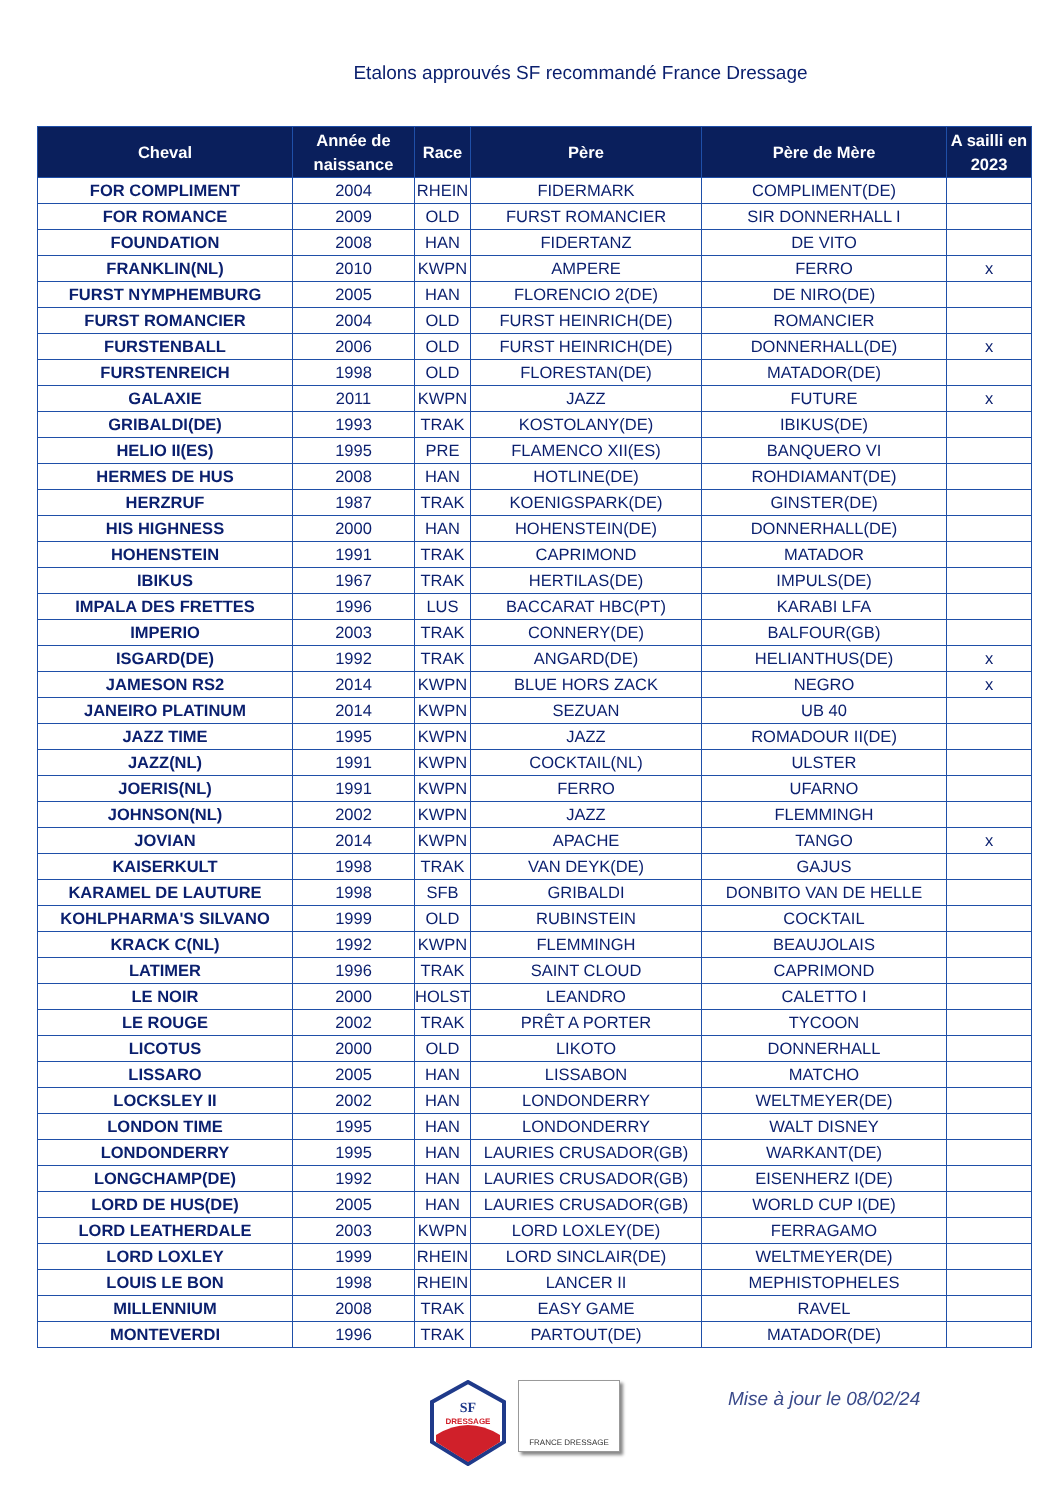Etalons approuvés SF recommandé France Dressage
| Cheval | Année de naissance | Race | Père | Père de Mère | A sailli en 2023 |
| --- | --- | --- | --- | --- | --- |
| FOR COMPLIMENT | 2004 | RHEIN | FIDERMARK | COMPLIMENT(DE) | |
| FOR ROMANCE | 2009 | OLD | FURST ROMANCIER | SIR DONNERHALL I | |
| FOUNDATION | 2008 | HAN | FIDERTANZ | DE VITO | |
| FRANKLIN(NL) | 2010 | KWPN | AMPERE | FERRO | x |
| FURST NYMPHEMBURG | 2005 | HAN | FLORENCIO 2(DE) | DE NIRO(DE) | |
| FURST ROMANCIER | 2004 | OLD | FURST HEINRICH(DE) | ROMANCIER | |
| FURSTENBALL | 2006 | OLD | FURST HEINRICH(DE) | DONNERHALL(DE) | x |
| FURSTENREICH | 1998 | OLD | FLORESTAN(DE) | MATADOR(DE) | |
| GALAXIE | 2011 | KWPN | JAZZ | FUTURE | x |
| GRIBALDI(DE) | 1993 | TRAK | KOSTOLANY(DE) | IBIKUS(DE) | |
| HELIO II(ES) | 1995 | PRE | FLAMENCO XII(ES) | BANQUERO VI | |
| HERMES DE HUS | 2008 | HAN | HOTLINE(DE) | ROHDIAMANT(DE) | |
| HERZRUF | 1987 | TRAK | KOENIGSPARK(DE) | GINSTER(DE) | |
| HIS HIGHNESS | 2000 | HAN | HOHENSTEIN(DE) | DONNERHALL(DE) | |
| HOHENSTEIN | 1991 | TRAK | CAPRIMOND | MATADOR | |
| IBIKUS | 1967 | TRAK | HERTILAS(DE) | IMPULS(DE) | |
| IMPALA DES FRETTES | 1996 | LUS | BACCARAT HBC(PT) | KARABI LFA | |
| IMPERIO | 2003 | TRAK | CONNERY(DE) | BALFOUR(GB) | |
| ISGARD(DE) | 1992 | TRAK | ANGARD(DE) | HELIANTHUS(DE) | x |
| JAMESON RS2 | 2014 | KWPN | BLUE HORS ZACK | NEGRO | x |
| JANEIRO PLATINUM | 2014 | KWPN | SEZUAN | UB 40 | |
| JAZZ TIME | 1995 | KWPN | JAZZ | ROMADOUR II(DE) | |
| JAZZ(NL) | 1991 | KWPN | COCKTAIL(NL) | ULSTER | |
| JOERIS(NL) | 1991 | KWPN | FERRO | UFARNO | |
| JOHNSON(NL) | 2002 | KWPN | JAZZ | FLEMMINGH | |
| JOVIAN | 2014 | KWPN | APACHE | TANGO | x |
| KAISERKULT | 1998 | TRAK | VAN DEYK(DE) | GAJUS | |
| KARAMEL DE LAUTURE | 1998 | SFB | GRIBALDI | DONBITO VAN DE HELLE | |
| KOHLPHARMA'S SILVANO | 1999 | OLD | RUBINSTEIN | COCKTAIL | |
| KRACK C(NL) | 1992 | KWPN | FLEMMINGH | BEAUJOLAIS | |
| LATIMER | 1996 | TRAK | SAINT CLOUD | CAPRIMOND | |
| LE NOIR | 2000 | HOLST | LEANDRO | CALETTO I | |
| LE ROUGE | 2002 | TRAK | PRÊT A PORTER | TYCOON | |
| LICOTUS | 2000 | OLD | LIKOTO | DONNERHALL | |
| LISSARO | 2005 | HAN | LISSABON | MATCHO | |
| LOCKSLEY II | 2002 | HAN | LONDONDERRY | WELTMEYER(DE) | |
| LONDON TIME | 1995 | HAN | LONDONDERRY | WALT DISNEY | |
| LONDONDERRY | 1995 | HAN | LAURIES CRUSADOR(GB) | WARKANT(DE) | |
| LONGCHAMP(DE) | 1992 | HAN | LAURIES CRUSADOR(GB) | EISENHERZ I(DE) | |
| LORD DE HUS(DE) | 2005 | HAN | LAURIES CRUSADOR(GB) | WORLD CUP I(DE) | |
| LORD LEATHERDALE | 2003 | KWPN | LORD LOXLEY(DE) | FERRAGAMO | |
| LORD LOXLEY | 1999 | RHEIN | LORD SINCLAIR(DE) | WELTMEYER(DE) | |
| LOUIS LE BON | 1998 | RHEIN | LANCER II | MEPHISTOPHELES | |
| MILLENNIUM | 2008 | TRAK | EASY GAME | RAVEL | |
| MONTEVERDI | 1996 | TRAK | PARTOUT(DE) | MATADOR(DE) | |
SF
DRESSAGE
FRANCE DRESSAGE
Mise à jour le 08/02/24